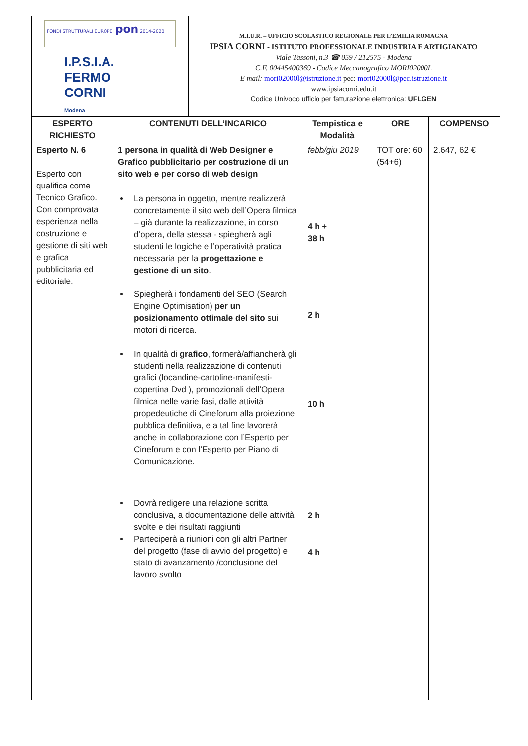FONDI STRUTTURALI EUROPEI pon 2014-2020
I.P.S.I.A.
FERMO CORNI
Modena
M.I.U.R. – UFFICIO SCOLASTICO REGIONALE PER L’EMILIA ROMAGNA
IPSIA CORNI - ISTITUTO PROFESSIONALE INDUSTRIA E ARTIGIANATO
Viale Tassoni, n.3 ☎ 059 / 212575 - Modena
C.F. 00445400369 - Codice Meccanografico MORI02000L
E mail: mori02000l@istruzione.it pec: mori02000l@pec.istruzione.it
www.ipsiacorni.edu.it
Codice Univoco ufficio per fatturazione elettronica: UFLGEN
| ESPERTO RICHIESTO | CONTENUTI DELL’INCARICO | Tempistica e Modalità | ORE | COMPENSO |
| --- | --- | --- | --- | --- |
| Esperto N. 6 Esperto con qualifica come Tecnico Grafico. Con comprovata esperienza nella costruzione e gestione di siti web e grafica pubblicitaria ed editoriale. | 1 persona in qualità di Web Designer e Grafico pubblicitario per costruzione di un sito web e per corso di web design La persona in oggetto, mentre realizzerà concretamente il sito web dell’Opera filmica – già durante la realizzazione, in corso d’opera, della stessa - spiegherà agli studenti le logiche e l’operatività pratica necessaria per la progettazione e gestione di un sito . Spiegherà i fondamenti del SEO (Search Engine Optimisation) per un posizionamento ottimale del sito sui motori di ricerca. In qualità di grafico , formerà/affiancherà gli studenti nella realizzazione di contenuti grafici (locandine-cartoline-manifesti-copertina Dvd ), promozionali dell’Opera filmica nelle varie fasi, dalle attività propedeutiche di Cineforum alla proiezione pubblica definitiva, e a tal fine lavorerà anche in collaborazione con l’Esperto per Cineforum e con l’Esperto per Piano di Comunicazione. Dovrà redigere una relazione scritta conclusiva, a documentazione delle attività svolte e dei risultati raggiunti Parteciperà a riunioni con gli altri Partner del progetto (fase di avvio del progetto) e stato di avanzamento /conclusione del lavoro svolto | febb/giu 2019 4 h + 38 h 2 h 10 h 2 h 4 h | TOT ore: 60 (54+6) | 2.647, 62 € |